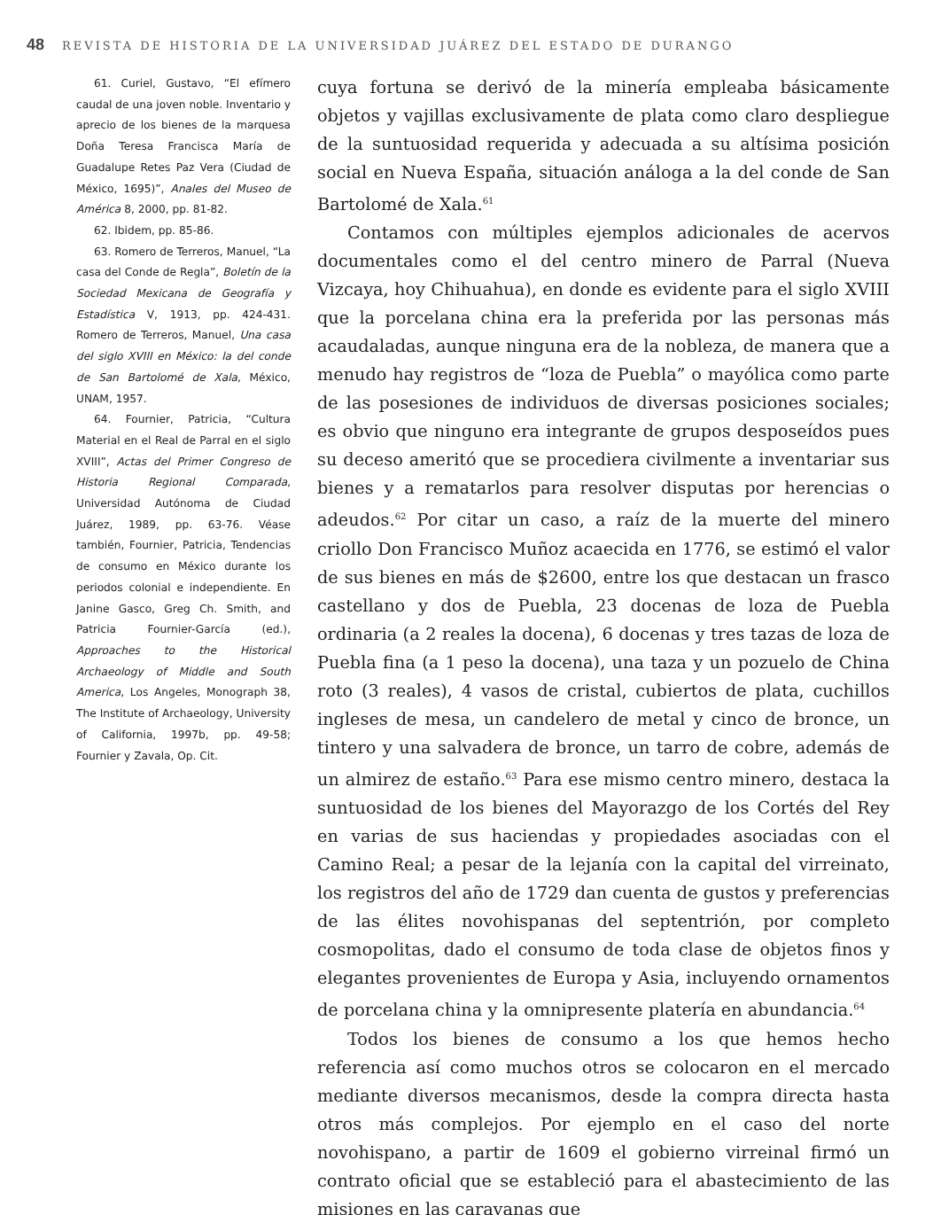48 REVISTA DE HISTORIA DE LA UNIVERSIDAD JUÁREZ DEL ESTADO DE DURANGO
61. Curiel, Gustavo, “El efímero caudal de una joven noble. Inventario y aprecio de los bienes de la marquesa Doña Teresa Francisca María de Guadalupe Retes Paz Vera (Ciudad de México, 1695)”, Anales del Museo de América 8, 2000, pp. 81-82.
62. Ibidem, pp. 85-86.
63. Romero de Terreros, Manuel, “La casa del Conde de Regla”, Boletín de la Sociedad Mexicana de Geografía y Estadística V, 1913, pp. 424-431. Romero de Terreros, Manuel, Una casa del siglo XVIII en México: la del conde de San Bartolomé de Xala, México, UNAM, 1957.
64. Fournier, Patricia, “Cultura Material en el Real de Parral en el siglo XVIII”, Actas del Primer Congreso de Historia Regional Comparada, Universidad Autónoma de Ciudad Juárez, 1989, pp. 63-76. Véase también, Fournier, Patricia, Tendencias de consumo en México durante los periodos colonial e independiente. En Janine Gasco, Greg Ch. Smith, and Patricia Fournier-García (ed.), Approaches to the Historical Archaeology of Middle and South America, Los Angeles, Monograph 38, The Institute of Archaeology, University of California, 1997b, pp. 49-58; Fournier y Zavala, Op. Cit.
cuya fortuna se derivó de la minería empleaba básicamente objetos y vajillas exclusivamente de plata como claro despliegue de la suntuosidad requerida y adecuada a su altísima posición social en Nueva España, situación análoga a la del conde de San Bartolomé de Xala.<sup>61</sup>
Contamos con múltiples ejemplos adicionales de acervos documentales como el del centro minero de Parral (Nueva Vizcaya, hoy Chihuahua), en donde es evidente para el siglo XVIII que la porcelana china era la preferida por las personas más acaudaladas, aunque ninguna era de la nobleza, de manera que a menudo hay registros de “loza de Puebla” o mayólica como parte de las posesiones de individuos de diversas posiciones sociales; es obvio que ninguno era integrante de grupos desposeídos pues su deceso ameritó que se procediera civilmente a inventariar sus bienes y a rematarlos para resolver disputas por herencias o adeudos.<sup>62</sup> Por citar un caso, a raíz de la muerte del minero criollo Don Francisco Muñoz acaecida en 1776, se estimó el valor de sus bienes en más de $2600, entre los que destacan un frasco castellano y dos de Puebla, 23 docenas de loza de Puebla ordinaria (a 2 reales la docena), 6 docenas y tres tazas de loza de Puebla fina (a 1 peso la docena), una taza y un pozuelo de China roto (3 reales), 4 vasos de cristal, cubiertos de plata, cuchillos ingleses de mesa, un candelero de metal y cinco de bronce, un tintero y una salvadera de bronce, un tarro de cobre, además de un almirez de estaño.<sup>63</sup> Para ese mismo centro minero, destaca la suntuosidad de los bienes del Mayorazgo de los Cortés del Rey en varias de sus haciendas y propiedades asociadas con el Camino Real; a pesar de la lejanía con la capital del virreinato, los registros del año de 1729 dan cuenta de gustos y preferencias de las élites novohispanas del septentrión, por completo cosmopolitas, dado el consumo de toda clase de objetos finos y elegantes provenientes de Europa y Asia, incluyendo ornamentos de porcelana china y la omnipresente platería en abundancia.<sup>64</sup>
Todos los bienes de consumo a los que hemos hecho referencia así como muchos otros se colocaron en el mercado mediante diversos mecanismos, desde la compra directa hasta otros más complejos. Por ejemplo en el caso del norte novohispano, a partir de 1609 el gobierno virreinal firmó un contrato oficial que se estableció para el abastecimiento de las misiones en las caravanas que